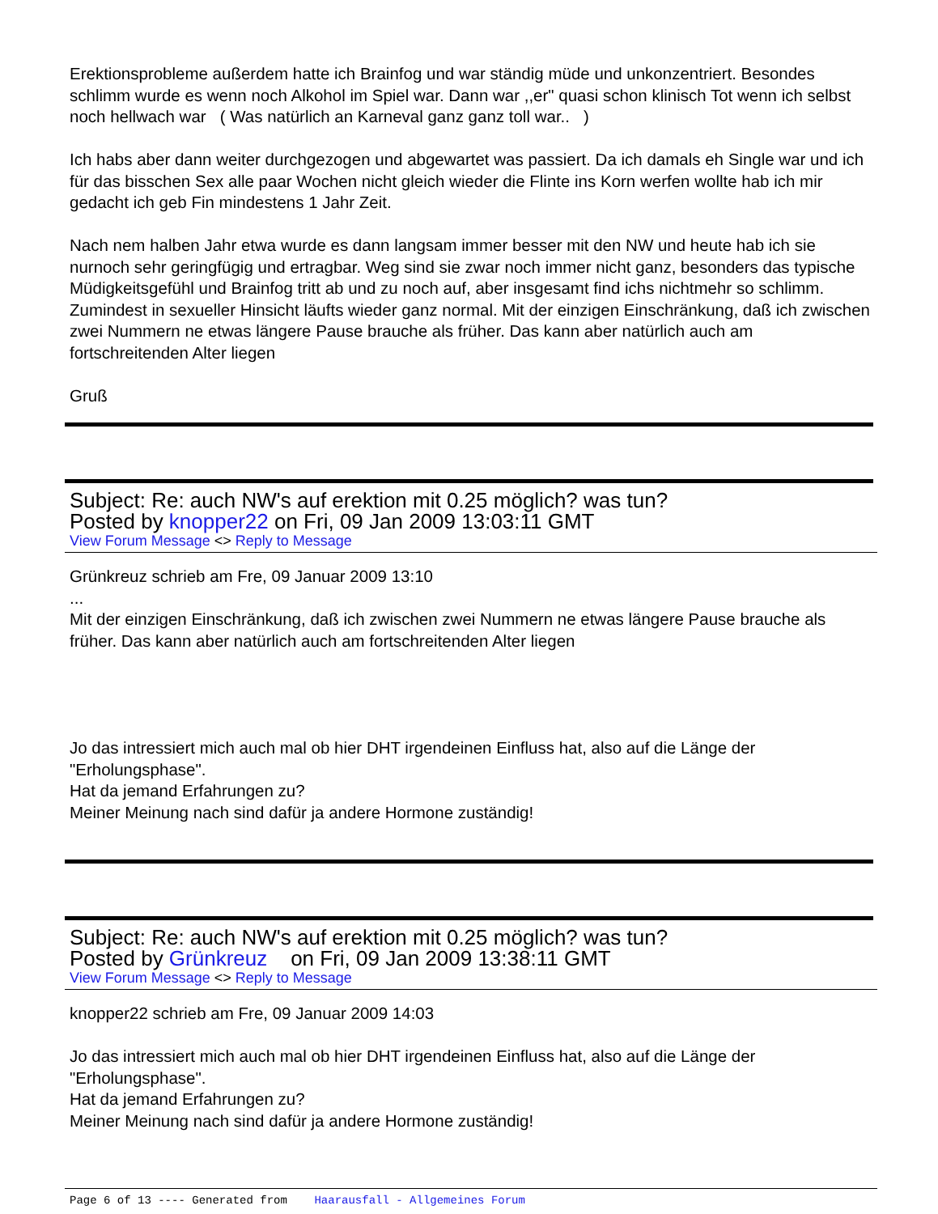Erektionsprobleme außerdem hatte ich Brainfog und war ständig müde und unkonzentriert. Besondes schlimm wurde es wenn noch Alkohol im Spiel war. Dann war ,,er" quasi schon klinisch Tot wenn ich selbst noch hellwach war ( Was natürlich an Karneval ganz ganz toll war.. )
Ich habs aber dann weiter durchgezogen und abgewartet was passiert. Da ich damals eh Single war und ich für das bisschen Sex alle paar Wochen nicht gleich wieder die Flinte ins Korn werfen wollte hab ich mir gedacht ich geb Fin mindestens 1 Jahr Zeit.
Nach nem halben Jahr etwa wurde es dann langsam immer besser mit den NW und heute hab ich sie nurnoch sehr geringfügig und ertragbar. Weg sind sie zwar noch immer nicht ganz, besonders das typische Müdigkeitsgefühl und Brainfog tritt ab und zu noch auf, aber insgesamt find ichs nichtmehr so schlimm. Zumindest in sexueller Hinsicht läufts wieder ganz normal. Mit der einzigen Einschränkung, daß ich zwischen zwei Nummern ne etwas längere Pause brauche als früher. Das kann aber natürlich auch am fortschreitenden Alter liegen
Gruß
Subject: Re: auch NW's auf erektion mit 0.25 möglich? was tun?
Posted by knopper22 on Fri, 09 Jan 2009 13:03:11 GMT
View Forum Message <> Reply to Message
Grünkreuz schrieb am Fre, 09 Januar 2009 13:10
...
Mit der einzigen Einschränkung, daß ich zwischen zwei Nummern ne etwas längere Pause brauche als früher. Das kann aber natürlich auch am fortschreitenden Alter liegen
Jo das intressiert mich auch mal ob hier DHT irgendeinen Einfluss hat, also auf die Länge der "Erholungsphase".
Hat da jemand Erfahrungen zu?
Meiner Meinung nach sind dafür ja andere Hormone zuständig!
Subject: Re: auch NW's auf erektion mit 0.25 möglich? was tun?
Posted by Grünkreuz on Fri, 09 Jan 2009 13:38:11 GMT
View Forum Message <> Reply to Message
knopper22 schrieb am Fre, 09 Januar 2009 14:03
Jo das intressiert mich auch mal ob hier DHT irgendeinen Einfluss hat, also auf die Länge der "Erholungsphase".
Hat da jemand Erfahrungen zu?
Meiner Meinung nach sind dafür ja andere Hormone zuständig!
Page 6 of 13 ---- Generated from Haarausfall - Allgemeines Forum